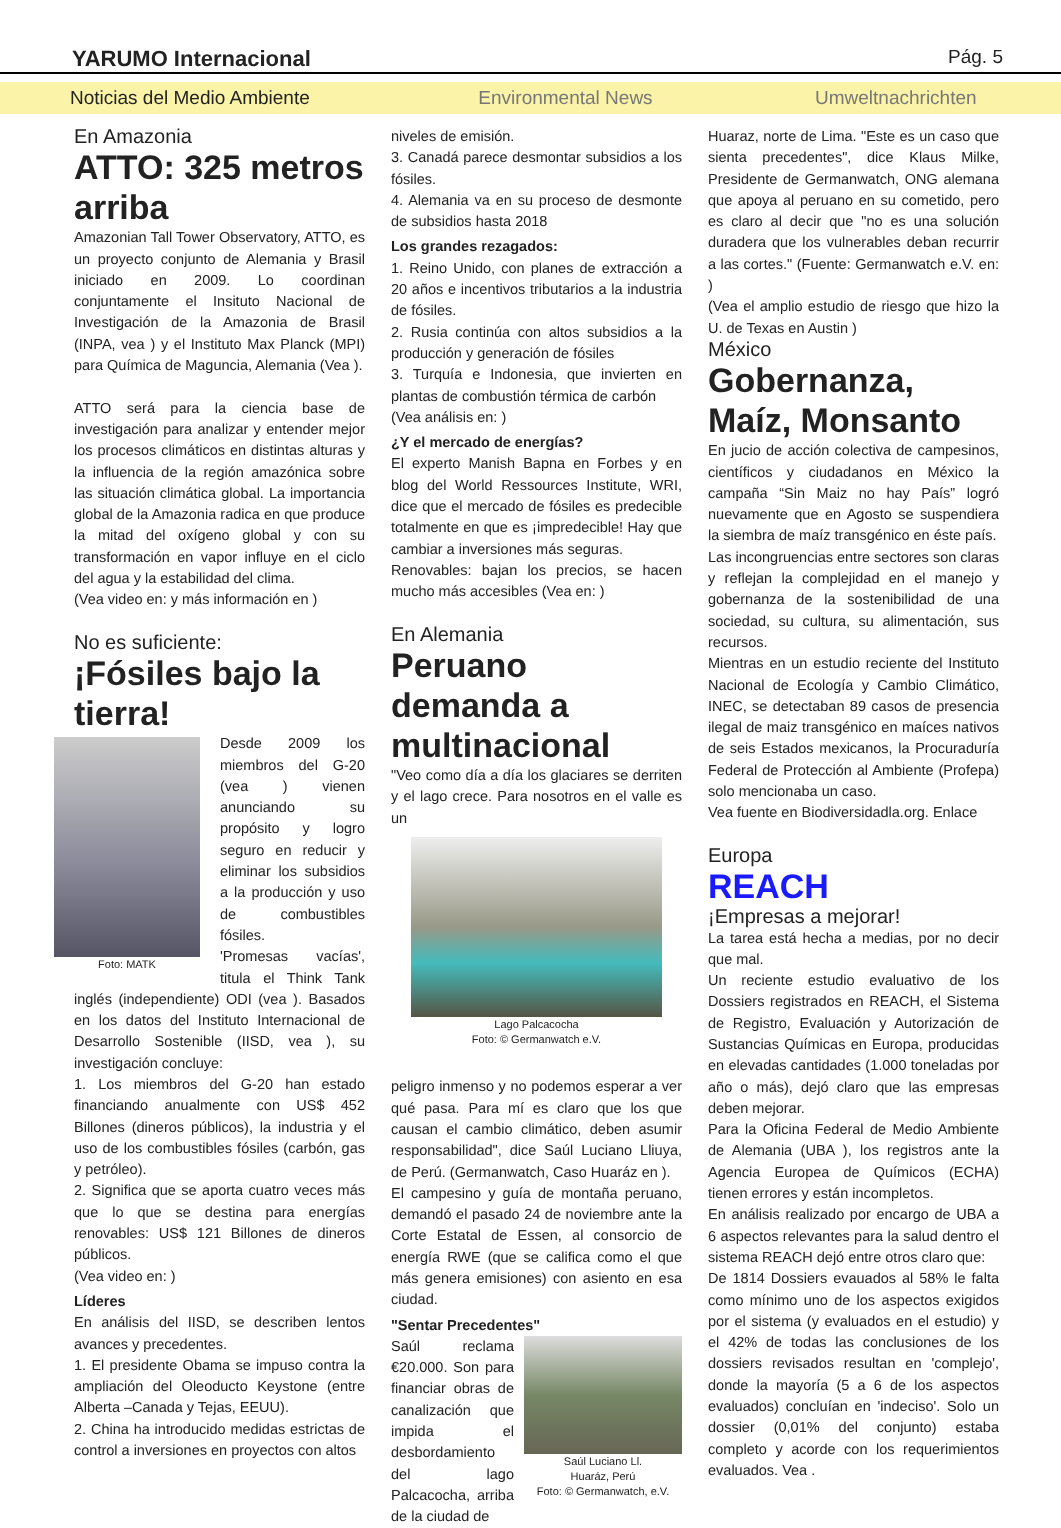YARUMO Internacional
Pág. 5
Noticias del Medio Ambiente Environmental News Umweltnachrichten
En Amazonia
ATTO: 325 metros arriba
Amazonian Tall Tower Observatory, ATTO, es un proyecto conjunto de Alemania y Brasil iniciado en 2009. Lo coordinan conjuntamente el Insituto Nacional de Investigación de la Amazonia de Brasil (INPA, vea ) y el Instituto Max Planck (MPI) para Química de Maguncia, Alemania (Vea ).
ATTO será para la ciencia base de investigación para analizar y entender mejor los procesos climáticos en distintas alturas y la influencia de la región amazónica sobre las situación climática global. La importancia global de la Amazonia radica en que produce la mitad del oxígeno global y con su transformación en vapor influye en el ciclo del agua y la estabilidad del clima.
(Vea video en: y más información en )
No es suficiente:
¡Fósiles bajo la tierra!
Foto: MATK
Desde 2009 los miembros del G-20 (vea ) vienen anunciando su propósito y logro seguro en reducir y eliminar los subsidios a la producción y uso de combustibles fósiles.
'Promesas vacías', titula el Think Tank inglés (independiente) ODI (vea ). Basados en los datos del Instituto Internacional de Desarrollo Sostenible (IISD, vea ), su investigación concluye:
1. Los miembros del G-20 han estado financiando anualmente con US$ 452 Billones (dineros públicos), la industria y el uso de los combustibles fósiles (carbón, gas y petróleo).
2. Significa que se aporta cuatro veces más que lo que se destina para energías renovables: US$ 121 Billones de dineros públicos.
(Vea video en: )
Líderes
En análisis del IISD, se describen lentos avances y precedentes.
1. El presidente Obama se impuso contra la ampliación del Oleoducto Keystone (entre Alberta –Canada y Tejas, EEUU).
2. China ha introducido medidas estrictas de control a inversiones en proyectos con altos
niveles de emisión.
3. Canadá parece desmontar subsidios a los fósiles.
4. Alemania va en su proceso de desmonte de subsidios hasta 2018
Los grandes rezagados:
1. Reino Unido, con planes de extracción a 20 años e incentivos tributarios a la industria de fósiles.
2. Rusia continúa con altos subsidios a la producción y generación de fósiles
3. Turquía e Indonesia, que invierten en plantas de combustión térmica de carbón
(Vea análisis en: )
¿Y el mercado de energías?
El experto Manish Bapna en Forbes y en blog del World Ressources Institute, WRI, dice que el mercado de fósiles es predecible totalmente en que es ¡impredecible! Hay que cambiar a inversiones más seguras.
Renovables: bajan los precios, se hacen mucho más accesibles (Vea en: )
En Alemania
Peruano demanda a multinacional
"Veo como día a día los glaciares se derriten y el lago crece. Para nosotros en el valle es un
Lago Palcacocha
Foto: © Germanwatch e.V.
peligro inmenso y no podemos esperar a ver qué pasa. Para mí es claro que los que causan el cambio climático, deben asumir responsabilidad", dice Saúl Luciano Lliuya, de Perú. (Germanwatch, Caso Huaráz en ).
El campesino y guía de montaña peruano, demandó el pasado 24 de noviembre ante la Corte Estatal de Essen, al consorcio de energía RWE (que se califica como el que más genera emisiones) con asiento en esa ciudad.
"Sentar Precedentes"
Saúl Luciano Ll.
Huaráz, Perú
Foto: © Germanwatch, e.V.
Saúl reclama €20.000. Son para financiar obras de canalización que impida el desbordamiento del lago Palcacocha, arriba de la ciudad de
Huaraz, norte de Lima. "Este es un caso que sienta precedentes", dice Klaus Milke, Presidente de Germanwatch, ONG alemana que apoya al peruano en su cometido, pero es claro al decir que "no es una solución duradera que los vulnerables deban recurrir a las cortes." (Fuente: Germanwatch e.V. en: )
(Vea el amplio estudio de riesgo que hizo la U. de Texas en Austin )
México
Gobernanza, Maíz, Monsanto
En jucio de acción colectiva de campesinos, científicos y ciudadanos en México la campaña “Sin Maiz no hay País” logró nuevamente que en Agosto se suspendiera la siembra de maíz transgénico en éste país.
Las incongruencias entre sectores son claras y reflejan la complejidad en el manejo y gobernanza de la sostenibilidad de una sociedad, su cultura, su alimentación, sus recursos.
Mientras en un estudio reciente del Instituto Nacional de Ecología y Cambio Climático, INEC, se detectaban 89 casos de presencia ilegal de maiz transgénico en maíces nativos de seis Estados mexicanos, la Procuraduría Federal de Protección al Ambiente (Profepa) solo mencionaba un caso.
Vea fuente en Biodiversidadla.org. Enlace
Europa
REACH
¡Empresas a mejorar!
La tarea está hecha a medias, por no decir que mal.
Un reciente estudio evaluativo de los Dossiers registrados en REACH, el Sistema de Registro, Evaluación y Autorización de Sustancias Químicas en Europa, producidas en elevadas cantidades (1.000 toneladas por año o más), dejó claro que las empresas deben mejorar.
Para la Oficina Federal de Medio Ambiente de Alemania (UBA ), los registros ante la Agencia Europea de Químicos (ECHA) tienen errores y están incompletos.
En análisis realizado por encargo de UBA a 6 aspectos relevantes para la salud dentro el sistema REACH dejó entre otros claro que:
De 1814 Dossiers evauados al 58% le falta como mínimo uno de los aspectos exigidos por el sistema (y evaluados en el estudio) y el 42% de todas las conclusiones de los dossiers revisados resultan en 'complejo', donde la mayoría (5 a 6 de los aspectos evaluados) concluían en 'indeciso'. Solo un dossier (0,01% del conjunto) estaba completo y acorde con los requerimientos evaluados. Vea .